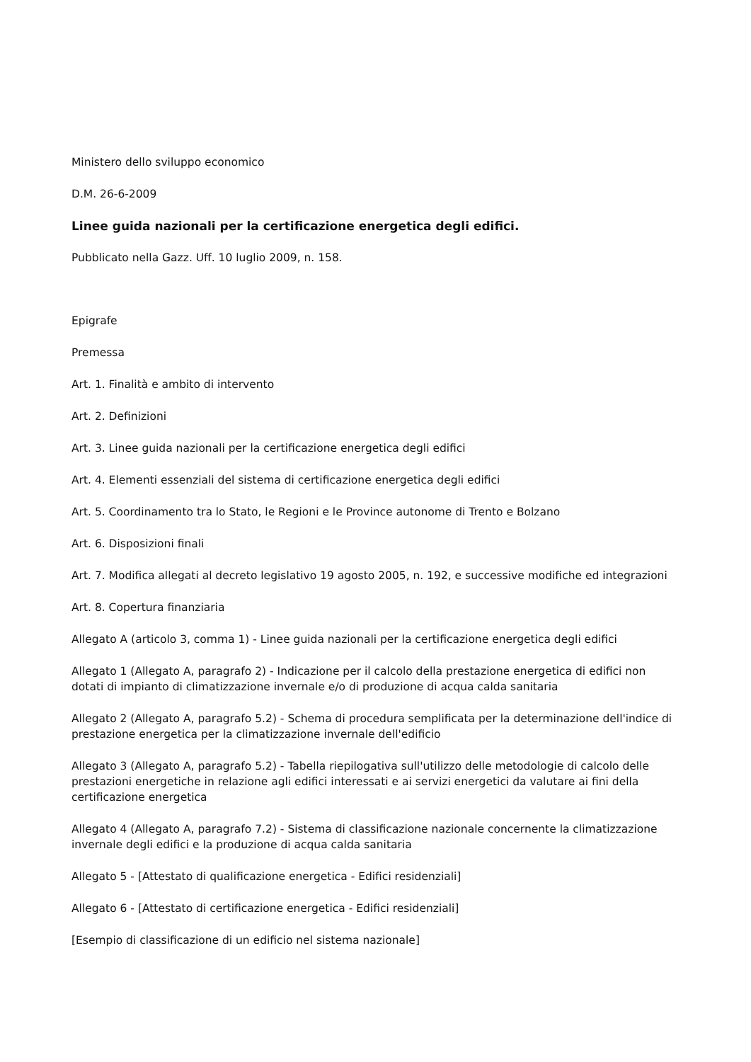Ministero dello sviluppo economico
D.M. 26-6-2009
Linee guida nazionali per la certificazione energetica degli edifici.
Pubblicato nella Gazz. Uff. 10 luglio 2009, n. 158.
Epigrafe
Premessa
Art. 1. Finalità e ambito di intervento
Art. 2. Definizioni
Art. 3. Linee guida nazionali per la certificazione energetica degli edifici
Art. 4. Elementi essenziali del sistema di certificazione energetica degli edifici
Art. 5. Coordinamento tra lo Stato, le Regioni e le Province autonome di Trento e Bolzano
Art. 6. Disposizioni finali
Art. 7. Modifica allegati al decreto legislativo 19 agosto 2005, n. 192, e successive modifiche ed integrazioni
Art. 8. Copertura finanziaria
Allegato A (articolo 3, comma 1) - Linee guida nazionali per la certificazione energetica degli edifici
Allegato 1 (Allegato A, paragrafo 2) - Indicazione per il calcolo della prestazione energetica di edifici non dotati di impianto di climatizzazione invernale e/o di produzione di acqua calda sanitaria
Allegato 2 (Allegato A, paragrafo 5.2) - Schema di procedura semplificata per la determinazione dell'indice di prestazione energetica per la climatizzazione invernale dell'edificio
Allegato 3 (Allegato A, paragrafo 5.2) - Tabella riepilogativa sull'utilizzo delle metodologie di calcolo delle prestazioni energetiche in relazione agli edifici interessati e ai servizi energetici da valutare ai fini della certificazione energetica
Allegato 4 (Allegato A, paragrafo 7.2) - Sistema di classificazione nazionale concernente la climatizzazione invernale degli edifici e la produzione di acqua calda sanitaria
Allegato 5 - [Attestato di qualificazione energetica - Edifici residenziali]
Allegato 6 - [Attestato di certificazione energetica - Edifici residenziali]
[Esempio di classificazione di un edificio nel sistema nazionale]